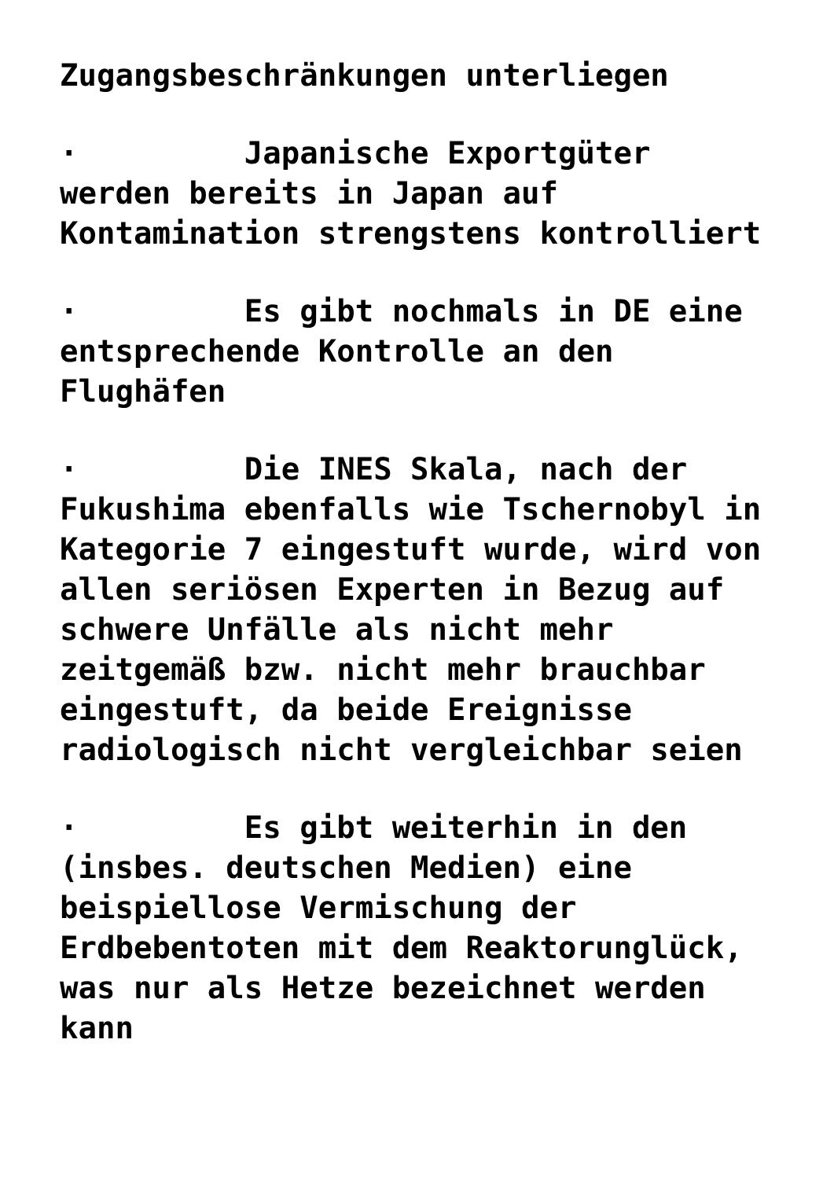Zugangsbeschränkungen unterliegen
· Japanische Exportgüter werden bereits in Japan auf Kontamination strengstens kontrolliert
· Es gibt nochmals in DE eine entsprechende Kontrolle an den Flughäfen
· Die INES Skala, nach der Fukushima ebenfalls wie Tschernobyl in Kategorie 7 eingestuft wurde, wird von allen seriösen Experten in Bezug auf schwere Unfälle als nicht mehr zeitgemäß bzw. nicht mehr brauchbar eingestuft, da beide Ereignisse radiologisch nicht vergleichbar seien
· Es gibt weiterhin in den (insbes. deutschen Medien) eine beispiellose Vermischung der Erdbebentoten mit dem Reaktorunglück, was nur als Hetze bezeichnet werden kann